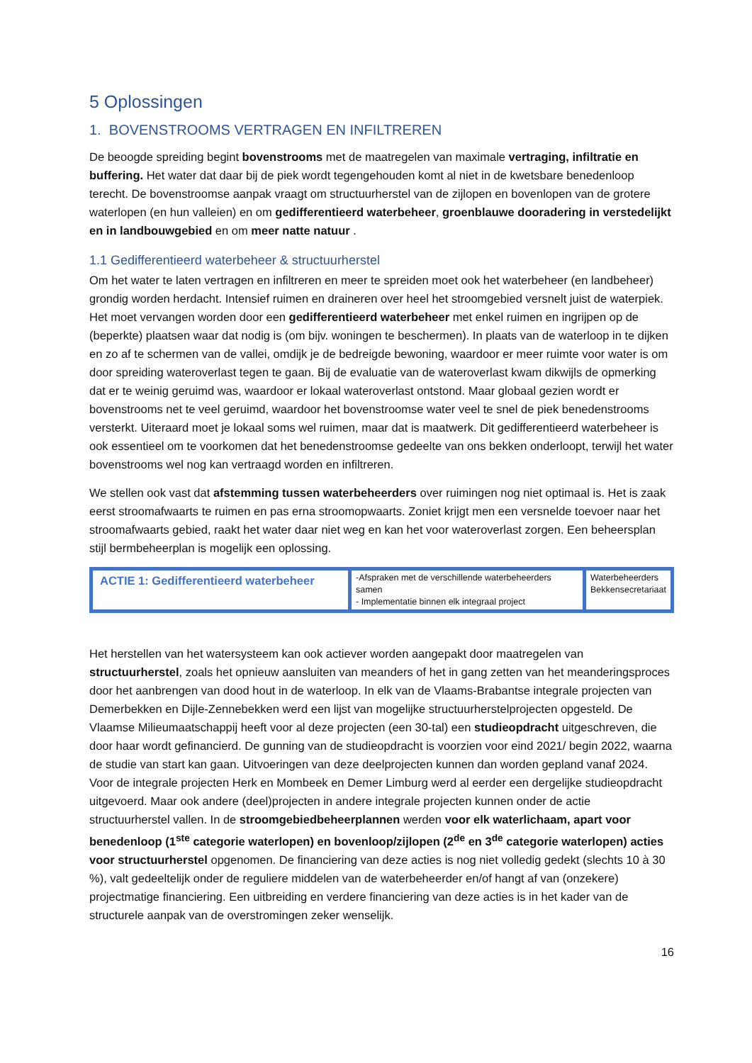5 Oplossingen
1. BOVENSTROOMS VERTRAGEN EN INFILTREREN
De beoogde spreiding begint bovenstrooms met de maatregelen van maximale vertraging, infiltratie en buffering. Het water dat daar bij de piek wordt tegengehouden komt al niet in de kwetsbare benedenloop terecht. De bovenstroomse aanpak vraagt om structuurherstel van de zijlopen en bovenlopen van de grotere waterlopen (en hun valleien) en om gedifferentieerd waterbeheer, groenblauwe dooradering in verstedelijkt en in landbouwgebied en om meer natte natuur .
1.1 Gedifferentieerd waterbeheer & structuurherstel
Om het water te laten vertragen en infiltreren en meer te spreiden moet ook het waterbeheer (en landbeheer) grondig worden herdacht. Intensief ruimen en draineren over heel het stroomgebied versnelt juist de waterpiek. Het moet vervangen worden door een gedifferentieerd waterbeheer met enkel ruimen en ingrijpen op de (beperkte) plaatsen waar dat nodig is (om bijv. woningen te beschermen). In plaats van de waterloop in te dijken en zo af te schermen van de vallei, omdijk je de bedreigde bewoning, waardoor er meer ruimte voor water is om door spreiding wateroverlast tegen te gaan. Bij de evaluatie van de wateroverlast kwam dikwijls de opmerking dat er te weinig geruimd was, waardoor er lokaal wateroverlast ontstond. Maar globaal gezien wordt er bovenstrooms net te veel geruimd, waardoor het bovenstroomse water veel te snel de piek benedenstrooms versterkt. Uiteraard moet je lokaal soms wel ruimen, maar dat is maatwerk. Dit gedifferentieerd waterbeheer is ook essentieel om te voorkomen dat het benedenstroomse gedeelte van ons bekken onderloopt, terwijl het water bovenstrooms wel nog kan vertraagd worden en infiltreren.
We stellen ook vast dat afstemming tussen waterbeheerders over ruimingen nog niet optimaal is. Het is zaak eerst stroomafwaarts te ruimen en pas erna stroomopwaarts. Zoniet krijgt men een versnelde toevoer naar het stroomafwaarts gebied, raakt het water daar niet weg en kan het voor wateroverlast zorgen. Een beheersplan stijl bermbeheerplan is mogelijk een oplossing.
| ACTIE 1: Gedifferentieerd waterbeheer | -Afspraken met de verschillende waterbeheerders samen - Implementatie binnen elk integraal project | Waterbeheerders Bekkensecretariaat |
Het herstellen van het watersysteem kan ook actiever worden aangepakt door maatregelen van structuurherstel, zoals het opnieuw aansluiten van meanders of het in gang zetten van het meanderingsproces door het aanbrengen van dood hout in de waterloop. In elk van de Vlaams-Brabantse integrale projecten van Demerbekken en Dijle-Zennebekken werd een lijst van mogelijke structuurherstelprojecten opgesteld. De Vlaamse Milieumaatschappij heeft voor al deze projecten (een 30-tal) een studieopdracht uitgeschreven, die door haar wordt gefinancierd. De gunning van de studieopdracht is voorzien voor eind 2021/ begin 2022, waarna de studie van start kan gaan. Uitvoeringen van deze deelprojecten kunnen dan worden gepland vanaf 2024. Voor de integrale projecten Herk en Mombeek en Demer Limburg werd al eerder een dergelijke studieopdracht uitgevoerd. Maar ook andere (deel)projecten in andere integrale projecten kunnen onder de actie structuurherstel vallen. In de stroomgebiedbeheerplannen werden voor elk waterlichaam, apart voor benedenloop (1<sup>ste</sup> categorie waterlopen) en bovenloop/zijlopen (2<sup>de</sup> en 3<sup>de</sup> categorie waterlopen) acties voor structuurherstel opgenomen. De financiering van deze acties is nog niet volledig gedekt (slechts 10 à 30 %), valt gedeeltelijk onder de reguliere middelen van de waterbeheerder en/of hangt af van (onzekere) projectmatige financiering. Een uitbreiding en verdere financiering van deze acties is in het kader van de structurele aanpak van de overstromingen zeker wenselijk.
16